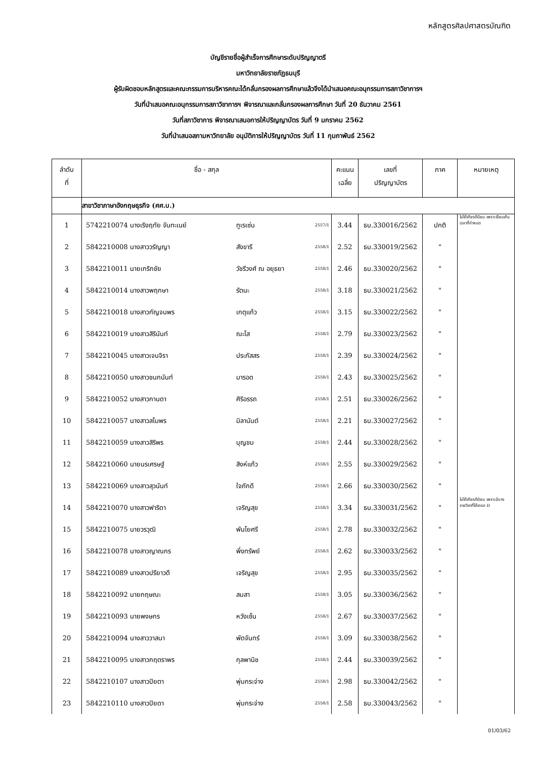หลักสูตรศิลปศาสตรบัณฑิต
บัญชีรายชื่อผู้สำเร็จการศึกษาระดับปริญญาตรี
มหาวิทยาลัยราชภัฏธนบุรี
ผู้รับผิดชอบหลักสูตรและคณะกรรมการบริหารคณะได้กลั่นกรองผลการศึกษาแล้วจึงได้นำเสนอคณะอนุกรรมการสภาวิชาการฯ
วันที่นำเสนอคณะอนุกรรมการสภาวิชาการฯ พิจารณาและกลั่นกรองผลการศึกษา วันที่ 20 ธันวาคม 2561
วันที่สภาวิชาการ พิจารณาเสนอการให้ปริญญาบัตร วันที่ 9 มกราคม 2562
วันที่นำเสนอสภามหาวิทยาลัย อนุมัติการให้ปริญญาบัตร วันที่ 11 กุมภาพันธ์ 2562
| ลำดับ ที่ | ชื่อ - สกุล | | | คะแนน เฉลี่ย | เลขที่ ปริญญาบัตร | ภาค | หมายเหตุ |
| --- | --- | --- | --- | --- | --- | --- | --- |
| | สาขาวิชาภาษาอังกฤษธุรกิจ (ศศ.บ.) | | | | | | |
| 1 | 5742210074 นางเริงฤทัย จันทะเนย์ | ทูเรเซ่น | 2557/1 | 3.44 | ธบ.330016/2562 | ปกติ | ไม่ได้เกียรตินิยม เพราะเรียนเกินเวลาที่กำหนด |
| 2 | 5842210008 นางสาววรัญญา | สังขารี | 2558/1 | 2.52 | ธบ.330019/2562 | " | |
| 3 | 5842210011 นายเกริกชัย | วัชรีวงศ์ ณ อยุธยา | 2558/1 | 2.46 | ธบ.330020/2562 | " | |
| 4 | 5842210014 นางสาวพฤกษา | รัตนะ | 2558/1 | 3.18 | ธบ.330021/2562 | " | |
| 5 | 5842210018 นางสาวกัญจนพร | เกตุแก้ว | 2558/1 | 3.15 | ธบ.330022/2562 | " | |
| 6 | 5842210019 นางสาวสิรินันท์ | ณะโส | 2558/1 | 2.79 | ธบ.330023/2562 | " | |
| 7 | 5842210045 นางสาวเจนจิรา | ประภัสสร | 2558/1 | 2.39 | ธบ.330024/2562 | " | |
| 8 | 5842210050 นางสาวชนกนันท์ | มารอด | 2558/1 | 2.43 | ธบ.330025/2562 | " | |
| 9 | 5842210052 นางสาวกานดา | ศิริอรรถ | 2558/1 | 2.51 | ธบ.330026/2562 | " | |
| 10 | 5842210057 นางสาวสไมพร | มิลานันต์ | 2558/1 | 2.21 | ธบ.330027/2562 | " | |
| 11 | 5842210059 นางสาวสิริพร | บุญชม | 2558/1 | 2.44 | ธบ.330028/2562 | " | |
| 12 | 5842210060 นายนรเศรษฐ์ | สิงห์แก้ว | 2558/1 | 2.55 | ธบ.330029/2562 | " | |
| 13 | 5842210069 นางสาวสุวนันท์ | ใจภักดี | 2558/1 | 2.66 | ธบ.330030/2562 | " | |
| 14 | 5842210070 นางสาวฟาริดา | เจริญสุข | 2558/1 | 3.34 | ธบ.330031/2562 | " | ไม่ได้เกียรตินิยม เพราะมีบางรายวิชาที่ได้เกรด D |
| 15 | 5842210075 นายวรวุฒิ | พันโยศรี | 2558/1 | 2.78 | ธบ.330032/2562 | " | |
| 16 | 5842210078 นางสาวญาณกร | พึ่งทรัพย์ | 2558/1 | 2.62 | ธบ.330033/2562 | " | |
| 17 | 5842210089 นางสาวปรียาวดี | เจริญสุข | 2558/1 | 2.95 | ธบ.330035/2562 | " | |
| 18 | 5842210092 นายกฤษณะ | สมสา | 2558/1 | 3.05 | ธบ.330036/2562 | " | |
| 19 | 5842210093 นายพงษกร | หวังเซ็น | 2558/1 | 2.67 | ธบ.330037/2562 | " | |
| 20 | 5842210094 นางสาววาสนา | พัดจันทร์ | 2558/1 | 3.09 | ธบ.330038/2562 | " | |
| 21 | 5842210095 นางสาวกฤตราพร | กุลพานิช | 2558/1 | 2.44 | ธบ.330039/2562 | " | |
| 22 | 5842210107 นางสาวปิยตา | พุ่มกระจ่าง | 2558/1 | 2.98 | ธบ.330042/2562 | " | |
| 23 | 5842210110 นางสาวปิยดา | พุ่มกระจ่าง | 2558/1 | 2.58 | ธบ.330043/2562 | " | |
01/03/62